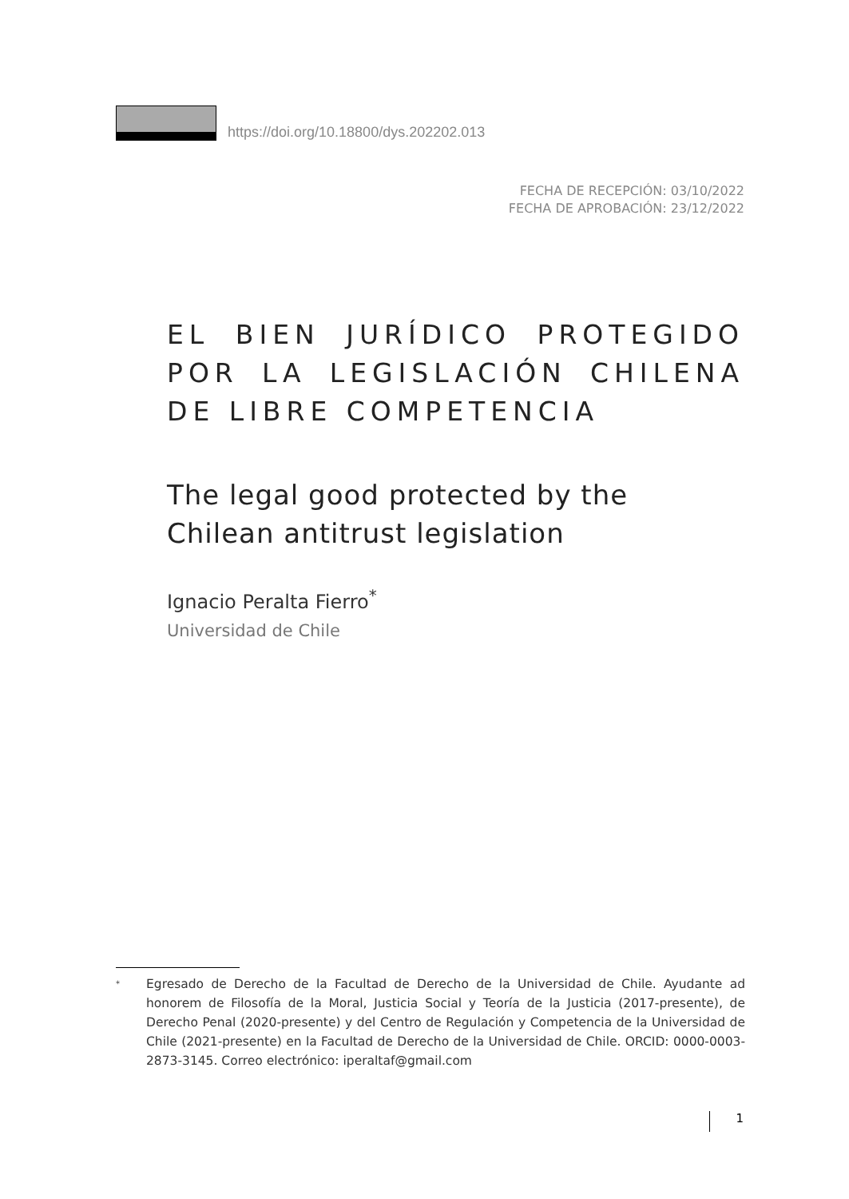https://doi.org/10.18800/dys.202202.013
FECHA DE RECEPCIÓN: 03/10/2022
FECHA DE APROBACIÓN: 23/12/2022
EL BIEN JURÍDICO PROTEGIDO POR LA LEGISLACIÓN CHILENA DE LIBRE COMPETENCIA
The legal good protected by the Chilean antitrust legislation
Ignacio Peralta Fierro<sup>*</sup>
Universidad de Chile
* Egresado de Derecho de la Facultad de Derecho de la Universidad de Chile. Ayudante ad honorem de Filosofía de la Moral, Justicia Social y Teoría de la Justicia (2017-presente), de Derecho Penal (2020-presente) y del Centro de Regulación y Competencia de la Universidad de Chile (2021-presente) en la Facultad de Derecho de la Universidad de Chile. ORCID: 0000-0003-2873-3145. Correo electrónico: iperaltaf@gmail.com
1